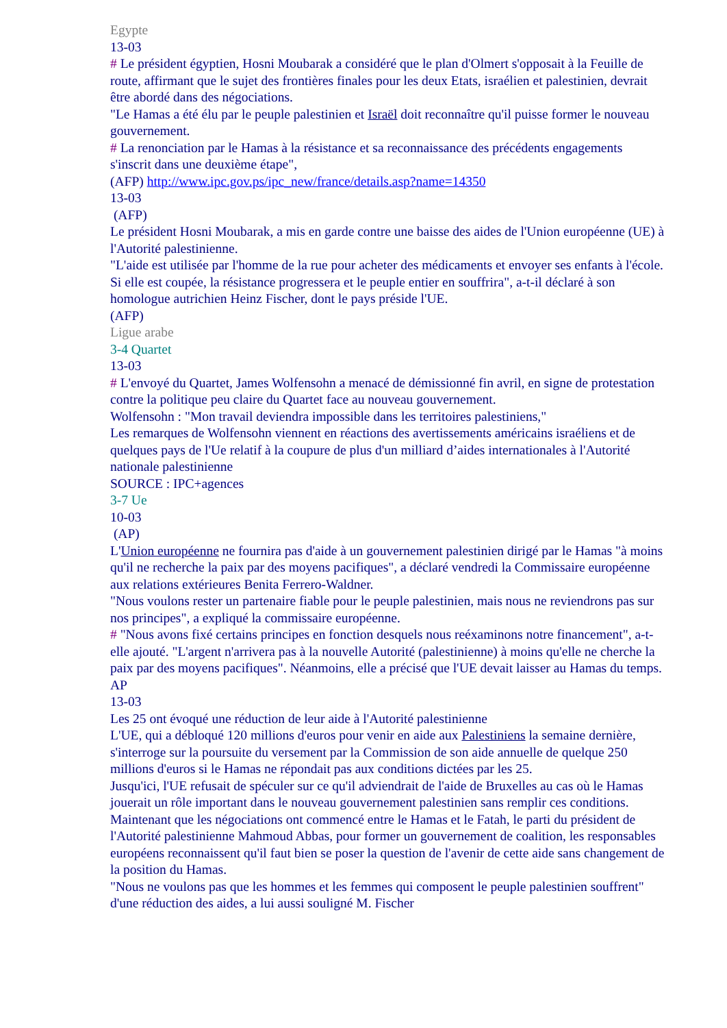Egypte
13-03
# Le président égyptien, Hosni Moubarak a considéré que le plan d'Olmert s'opposait à la Feuille de route, affirmant que le sujet des frontières finales pour les deux Etats, israélien et palestinien, devrait être abordé dans des négociations.
"Le Hamas a été élu par le peuple palestinien et Israël doit reconnaître qu'il puisse former le nouveau gouvernement.
# La renonciation par le Hamas à la résistance et sa reconnaissance des précédents engagements s'inscrit dans une deuxième étape",
(AFP) http://www.ipc.gov.ps/ipc_new/france/details.asp?name=14350
13-03
(AFP)
Le président Hosni Moubarak, a mis en garde contre une baisse des aides de l'Union européenne (UE) à l'Autorité palestinienne.
"L'aide est utilisée par l'homme de la rue pour acheter des médicaments et envoyer ses enfants à l'école. Si elle est coupée, la résistance progressera et le peuple entier en souffrira", a-t-il déclaré à son homologue autrichien Heinz Fischer, dont le pays préside l'UE.
(AFP)
Ligue arabe
3-4 Quartet
13-03
# L'envoyé du Quartet, James Wolfensohn a menacé de démissionné fin avril, en signe de protestation contre la politique peu claire du Quartet face au nouveau gouvernement.
Wolfensohn : "Mon travail deviendra impossible dans les territoires palestiniens,"
Les remarques de Wolfensohn viennent en réactions des avertissements américains israéliens et de quelques pays de l'Ue relatif à la coupure de plus d'un milliard d’aides internationales à l'Autorité nationale palestinienne
SOURCE : IPC+agences
3-7 Ue
10-03
(AP)
L'Union européenne ne fournira pas d'aide à un gouvernement palestinien dirigé par le Hamas "à moins qu'il ne recherche la paix par des moyens pacifiques", a déclaré vendredi la Commissaire européenne aux relations extérieures Benita Ferrero-Waldner.
"Nous voulons rester un partenaire fiable pour le peuple palestinien, mais nous ne reviendrons pas sur nos principes", a expliqué la commissaire européenne.
# "Nous avons fixé certains principes en fonction desquels nous reéxaminons notre financement", a-t-elle ajouté. "L'argent n'arrivera pas à la nouvelle Autorité (palestinienne) à moins qu'elle ne cherche la paix par des moyens pacifiques". Néanmoins, elle a précisé que l'UE devait laisser au Hamas du temps.
AP
13-03
Les 25 ont évoqué une réduction de leur aide à l'Autorité palestinienne
L'UE, qui a débloqué 120 millions d'euros pour venir en aide aux Palestiniens la semaine dernière, s'interroge sur la poursuite du versement par la Commission de son aide annuelle de quelque 250 millions d'euros si le Hamas ne répondait pas aux conditions dictées par les 25.
Jusqu'ici, l'UE refusait de spéculer sur ce qu'il adviendrait de l'aide de Bruxelles au cas où le Hamas jouerait un rôle important dans le nouveau gouvernement palestinien sans remplir ces conditions.
Maintenant que les négociations ont commencé entre le Hamas et le Fatah, le parti du président de l'Autorité palestinienne Mahmoud Abbas, pour former un gouvernement de coalition, les responsables européens reconnaissent qu'il faut bien se poser la question de l'avenir de cette aide sans changement de la position du Hamas.
"Nous ne voulons pas que les hommes et les femmes qui composent le peuple palestinien souffrent" d'une réduction des aides, a lui aussi souligné M. Fischer